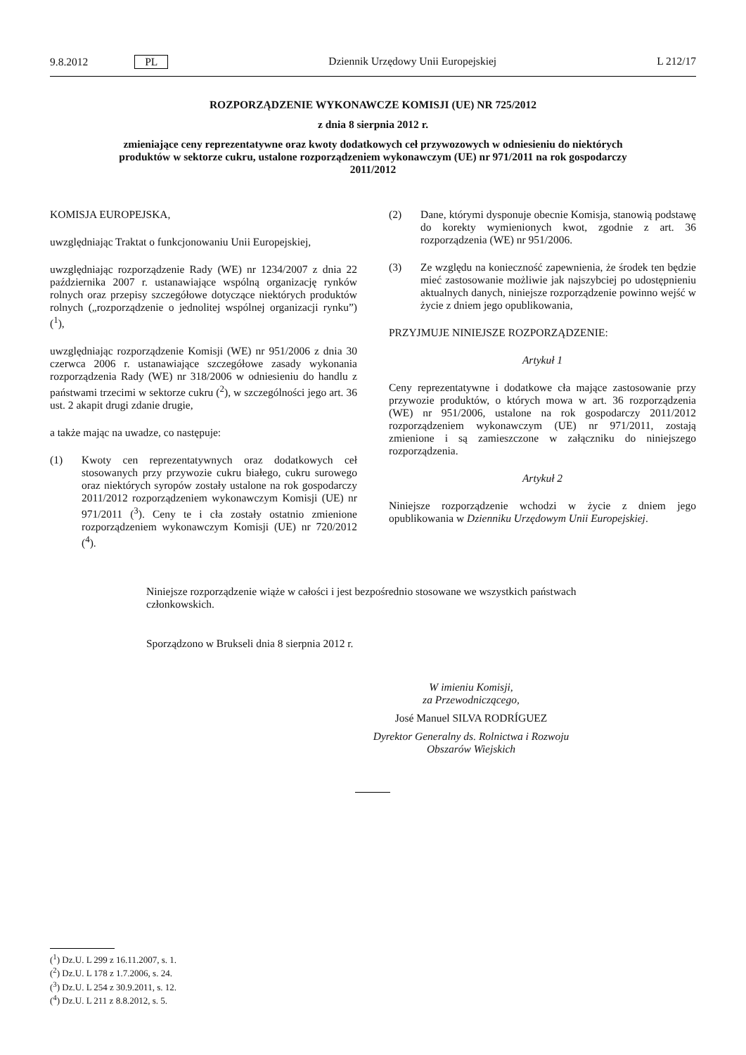9.8.2012 PL Dziennik Urzędowy Unii Europejskiej L 212/17
ROZPORZĄDZENIE WYKONAWCZE KOMISJI (UE) NR 725/2012
z dnia 8 sierpnia 2012 r.
zmieniające ceny reprezentatywne oraz kwoty dodatkowych ceł przywozowych w odniesieniu do niektórych produktów w sektorze cukru, ustalone rozporządzeniem wykonawczym (UE) nr 971/2011 na rok gospodarczy 2011/2012
KOMISJA EUROPEJSKA,
uwzględniając Traktat o funkcjonowaniu Unii Europejskiej,
uwzględniając rozporządzenie Rady (WE) nr 1234/2007 z dnia 22 października 2007 r. ustanawiające wspólną organizację rynków rolnych oraz przepisy szczegółowe dotyczące niektórych produktów rolnych („rozporządzenie o jednolitej wspólnej organizacji rynku”) (<sup>1</sup>),
uwzględniając rozporządzenie Komisji (WE) nr 951/2006 z dnia 30 czerwca 2006 r. ustanawiające szczegółowe zasady wykonania rozporządzenia Rady (WE) nr 318/2006 w odniesieniu do handlu z państwami trzecimi w sektorze cukru (<sup>2</sup>), w szczególności jego art. 36 ust. 2 akapit drugi zdanie drugie,
a także mając na uwadze, co następuje:
(1) Kwoty cen reprezentatywnych oraz dodatkowych ceł stosowanych przy przywozie cukru białego, cukru surowego oraz niektórych syropów zostały ustalone na rok gospodarczy 2011/2012 rozporządzeniem wykonawczym Komisji (UE) nr 971/2011 (<sup>3</sup>). Ceny te i cła zostały ostatnio zmienione rozporządzeniem wykonawczym Komisji (UE) nr 720/2012 (<sup>4</sup>).
(2) Dane, którymi dysponuje obecnie Komisja, stanowią podstawę do korekty wymienionych kwot, zgodnie z art. 36 rozporządzenia (WE) nr 951/2006.
(3) Ze względu na konieczność zapewnienia, że środek ten będzie mieć zastosowanie możliwie jak najszybciej po udostępnieniu aktualnych danych, niniejsze rozporządzenie powinno wejść w życie z dniem jego opublikowania,
PRZYJMUJE NINIEJSZE ROZPORZĄDZENIE:
Artykuł 1
Ceny reprezentatywne i dodatkowe cła mające zastosowanie przy przywozie produktów, o których mowa w art. 36 rozporządzenia (WE) nr 951/2006, ustalone na rok gospodarczy 2011/2012 rozporządzeniem wykonawczym (UE) nr 971/2011, zostają zmienione i są zamieszczone w załączniku do niniejszego rozporządzenia.
Artykuł 2
Niniejsze rozporządzenie wchodzi w życie z dniem jego opublikowania w Dzienniku Urzędowym Unii Europejskiej.
Niniejsze rozporządzenie wiąże w całości i jest bezpośrednio stosowane we wszystkich państwach członkowskich.
Sporządzono w Brukseli dnia 8 sierpnia 2012 r.
W imieniu Komisji,
za Przewodniczącego,
José Manuel SILVA RODRÍGUEZ
Dyrektor Generalny ds. Rolnictwa i Rozwoju Obszarów Wiejskich
(<sup>1</sup>) Dz.U. L 299 z 16.11.2007, s. 1.
(<sup>2</sup>) Dz.U. L 178 z 1.7.2006, s. 24.
(<sup>3</sup>) Dz.U. L 254 z 30.9.2011, s. 12.
(<sup>4</sup>) Dz.U. L 211 z 8.8.2012, s. 5.